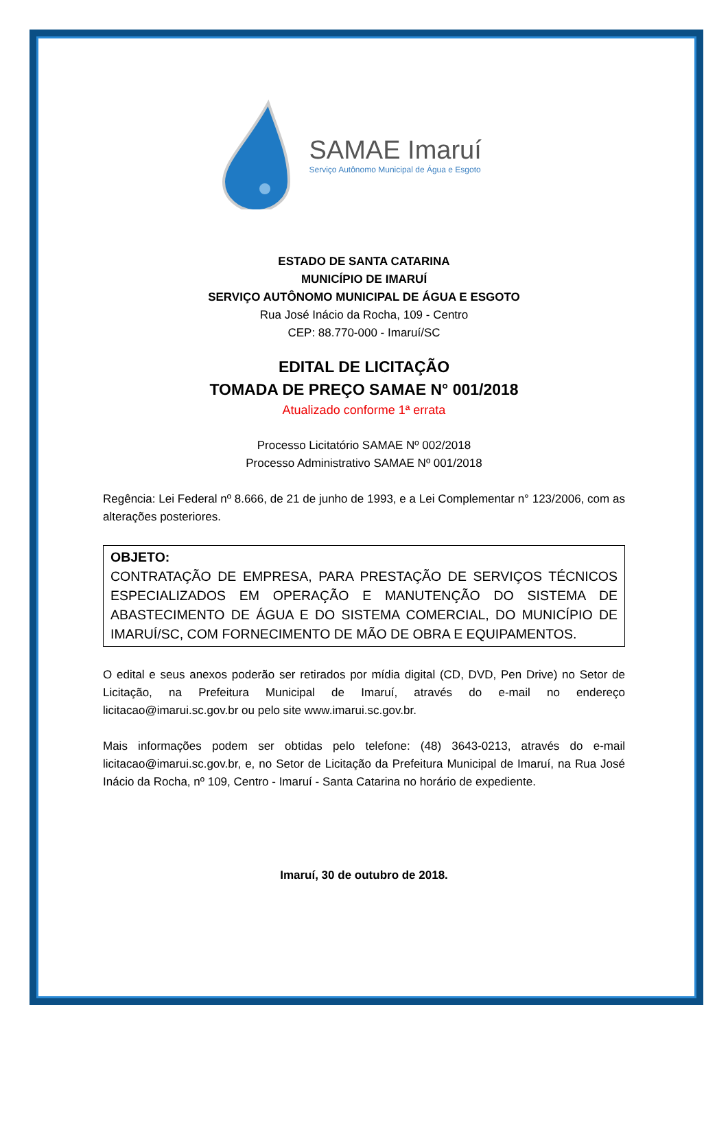SAMAE Imaruí
Serviço Autônomo Municipal de Água e Esgoto
ESTADO DE SANTA CATARINA
MUNICÍPIO DE IMARUÍ
SERVIÇO AUTÔNOMO MUNICIPAL DE ÁGUA E ESGOTO
Rua José Inácio da Rocha, 109 - Centro
CEP: 88.770-000 - Imaruí/SC
EDITAL DE LICITAÇÃO
TOMADA DE PREÇO SAMAE N° 001/2018
Atualizado conforme 1ª errata
Processo Licitatório SAMAE Nº 002/2018
Processo Administrativo SAMAE Nº 001/2018
Regência: Lei Federal nº 8.666, de 21 de junho de 1993, e a Lei Complementar n° 123/2006, com as alterações posteriores.
OBJETO:
CONTRATAÇÃO DE EMPRESA, PARA PRESTAÇÃO DE SERVIÇOS TÉCNICOS ESPECIALIZADOS EM OPERAÇÃO E MANUTENÇÃO DO SISTEMA DE ABASTECIMENTO DE ÁGUA E DO SISTEMA COMERCIAL, DO MUNICÍPIO DE IMARUÍ/SC, COM FORNECIMENTO DE MÃO DE OBRA E EQUIPAMENTOS.
O edital e seus anexos poderão ser retirados por mídia digital (CD, DVD, Pen Drive) no Setor de Licitação, na Prefeitura Municipal de Imaruí, através do e-mail no endereço licitacao@imarui.sc.gov.br ou pelo site www.imarui.sc.gov.br.
Mais informações podem ser obtidas pelo telefone: (48) 3643-0213, através do e-mail licitacao@imarui.sc.gov.br, e, no Setor de Licitação da Prefeitura Municipal de Imaruí, na Rua José Inácio da Rocha, nº 109, Centro - Imaruí - Santa Catarina no horário de expediente.
Imaruí, 30 de outubro de 2018.